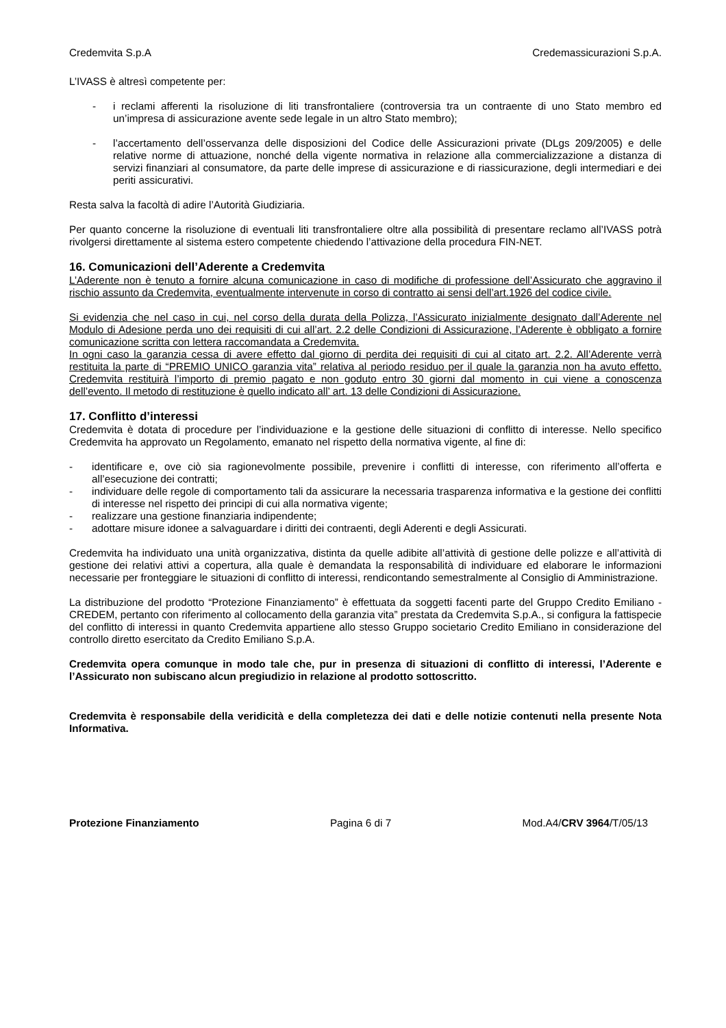Credemvita S.p.A Credemassicurazioni S.p.A.
L’IVASS è altresì competente per:
- i reclami afferenti la risoluzione di liti transfrontaliere (controversia tra un contraente di uno Stato membro ed un’impresa di assicurazione avente sede legale in un altro Stato membro);
- l’accertamento dell’osservanza delle disposizioni del Codice delle Assicurazioni private (DLgs 209/2005) e delle relative norme di attuazione, nonché della vigente normativa in relazione alla commercializzazione a distanza di servizi finanziari al consumatore, da parte delle imprese di assicurazione e di riassicurazione, degli intermediari e dei periti assicurativi.
Resta salva la facoltà di adire l’Autorità Giudiziaria.
Per quanto concerne la risoluzione di eventuali liti transfrontaliere oltre alla possibilità di presentare reclamo all’IVASS potrà rivolgersi direttamente al sistema estero competente chiedendo l’attivazione della procedura FIN-NET.
16. Comunicazioni dell’Aderente a Credemvita
L’Aderente non è tenuto a fornire alcuna comunicazione in caso di modifiche di professione dell’Assicurato che aggravino il rischio assunto da Credemvita, eventualmente intervenute in corso di contratto ai sensi dell’art.1926 del codice civile.
Si evidenzia che nel caso in cui, nel corso della durata della Polizza, l’Assicurato inizialmente designato dall’Aderente nel Modulo di Adesione perda uno dei requisiti di cui all’art. 2.2 delle Condizioni di Assicurazione, l’Aderente è obbligato a fornire comunicazione scritta con lettera raccomandata a Credemvita.
In ogni caso la garanzia cessa di avere effetto dal giorno di perdita dei requisiti di cui al citato art. 2.2. All’Aderente verrà restituita la parte di “PREMIO UNICO garanzia vita” relativa al periodo residuo per il quale la garanzia non ha avuto effetto. Credemvita restituirà l’importo di premio pagato e non goduto entro 30 giorni dal momento in cui viene a conoscenza dell’evento. Il metodo di restituzione è quello indicato all’ art. 13 delle Condizioni di Assicurazione.
17. Conflitto d’interessi
Credemvita è dotata di procedure per l’individuazione e la gestione delle situazioni di conflitto di interesse. Nello specifico Credemvita ha approvato un Regolamento, emanato nel rispetto della normativa vigente, al fine di:
- identificare e, ove ciò sia ragionevolmente possibile, prevenire i conflitti di interesse, con riferimento all’offerta e all’esecuzione dei contratti;
- individuare delle regole di comportamento tali da assicurare la necessaria trasparenza informativa e la gestione dei conflitti di interesse nel rispetto dei principi di cui alla normativa vigente;
- realizzare una gestione finanziaria indipendente;
- adottare misure idonee a salvaguardare i diritti dei contraenti, degli Aderenti e degli Assicurati.
Credemvita ha individuato una unità organizzativa, distinta da quelle adibite all’attività di gestione delle polizze e all’attività di gestione dei relativi attivi a copertura, alla quale è demandata la responsabilità di individuare ed elaborare le informazioni necessarie per fronteggiare le situazioni di conflitto di interessi, rendicontando semestralmente al Consiglio di Amministrazione.
La distribuzione del prodotto “Protezione Finanziamento” è effettuata da soggetti facenti parte del Gruppo Credito Emiliano - CREDEM, pertanto con riferimento al collocamento della garanzia vita” prestata da Credemvita S.p.A., si configura la fattispecie del conflitto di interessi in quanto Credemvita appartiene allo stesso Gruppo societario Credito Emiliano in considerazione del controllo diretto esercitato da Credito Emiliano S.p.A.
Credemvita opera comunque in modo tale che, pur in presenza di situazioni di conflitto di interessi, l’Aderente e l’Assicurato non subiscano alcun pregiudizio in relazione al prodotto sottoscritto.
Credemvita è responsabile della veridicità e della completezza dei dati e delle notizie contenuti nella presente Nota Informativa.
Protezione Finanziamento Pagina 6 di 7 Mod.A4/CRV 3964/T/05/13